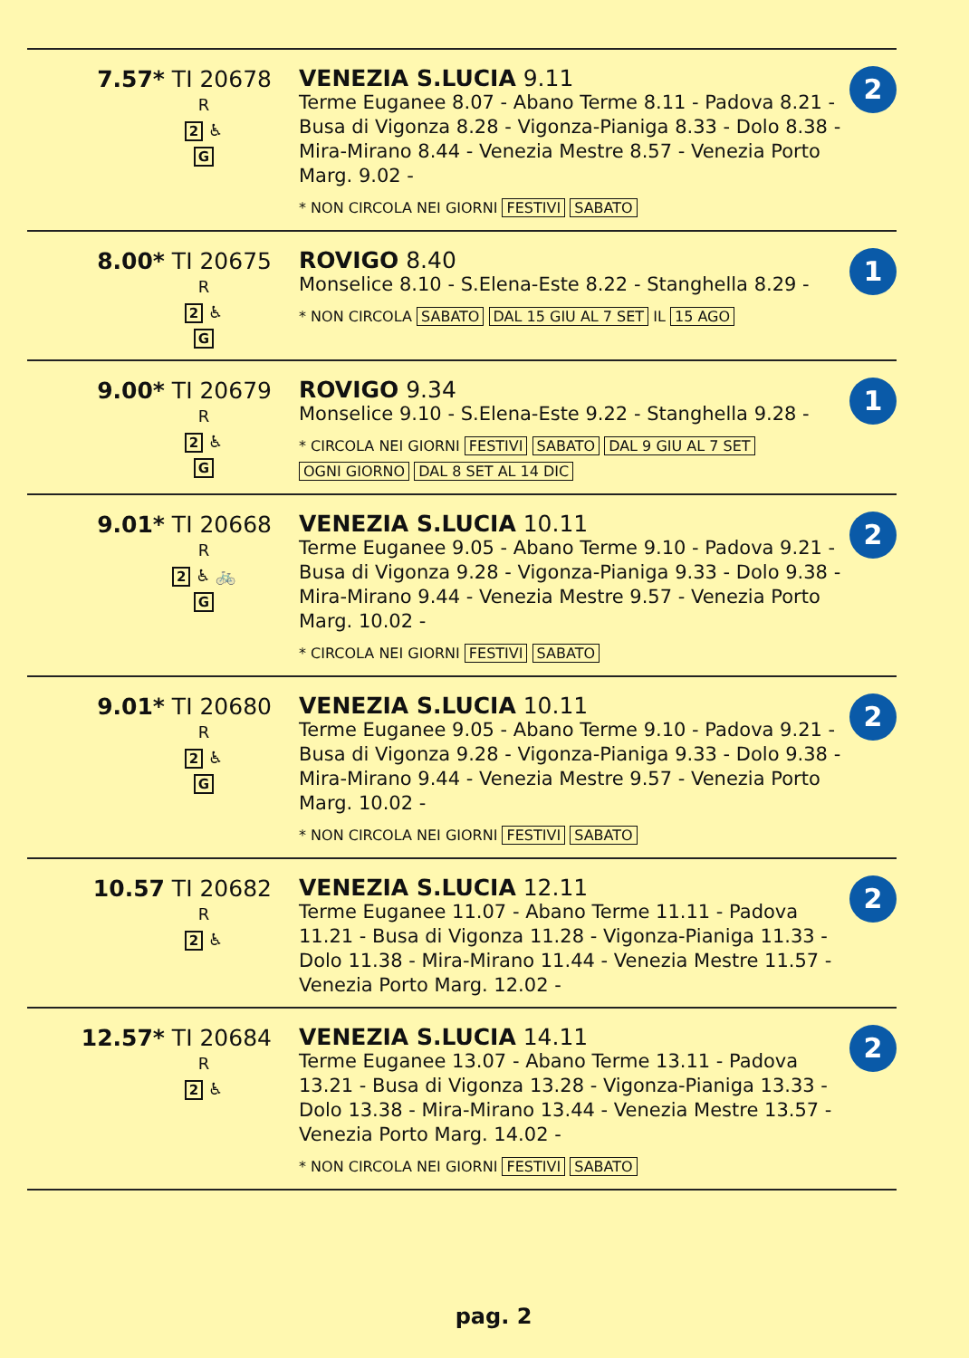| 7.57* TI 20678 R 2 ♿ G | VENEZIA S.LUCIA 9.11 Terme Euganee 8.07 - Abano Terme 8.11 - Padova 8.21 - Busa di Vigonza 8.28 - Vigonza-Pianiga 8.33 - Dolo 8.38 - Mira-Mirano 8.44 - Venezia Mestre 8.57 - Venezia Porto Marg. 9.02 - * NON CIRCOLA NEI GIORNI FESTIVI SABATO | 2 |
| 8.00* TI 20675 R 2 ♿ G | ROVIGO 8.40 Monselice 8.10 - S.Elena-Este 8.22 - Stanghella 8.29 - * NON CIRCOLA SABATO DAL 15 GIU AL 7 SET IL 15 AGO | 1 |
| 9.00* TI 20679 R 2 ♿ G | ROVIGO 9.34 Monselice 9.10 - S.Elena-Este 9.22 - Stanghella 9.28 - * CIRCOLA NEI GIORNI FESTIVI SABATO DAL 9 GIU AL 7 SET OGNI GIORNO DAL 8 SET AL 14 DIC | 1 |
| 9.01* TI 20668 R 2 ♿ 🚲 G | VENEZIA S.LUCIA 10.11 Terme Euganee 9.05 - Abano Terme 9.10 - Padova 9.21 - Busa di Vigonza 9.28 - Vigonza-Pianiga 9.33 - Dolo 9.38 - Mira-Mirano 9.44 - Venezia Mestre 9.57 - Venezia Porto Marg. 10.02 - * CIRCOLA NEI GIORNI FESTIVI SABATO | 2 |
| 9.01* TI 20680 R 2 ♿ G | VENEZIA S.LUCIA 10.11 Terme Euganee 9.05 - Abano Terme 9.10 - Padova 9.21 - Busa di Vigonza 9.28 - Vigonza-Pianiga 9.33 - Dolo 9.38 - Mira-Mirano 9.44 - Venezia Mestre 9.57 - Venezia Porto Marg. 10.02 - * NON CIRCOLA NEI GIORNI FESTIVI SABATO | 2 |
| 10.57 TI 20682 R 2 ♿ | VENEZIA S.LUCIA 12.11 Terme Euganee 11.07 - Abano Terme 11.11 - Padova 11.21 - Busa di Vigonza 11.28 - Vigonza-Pianiga 11.33 - Dolo 11.38 - Mira-Mirano 11.44 - Venezia Mestre 11.57 - Venezia Porto Marg. 12.02 - | 2 |
| 12.57* TI 20684 R 2 ♿ | VENEZIA S.LUCIA 14.11 Terme Euganee 13.07 - Abano Terme 13.11 - Padova 13.21 - Busa di Vigonza 13.28 - Vigonza-Pianiga 13.33 - Dolo 13.38 - Mira-Mirano 13.44 - Venezia Mestre 13.57 - Venezia Porto Marg. 14.02 - * NON CIRCOLA NEI GIORNI FESTIVI SABATO | 2 |
pag. 2